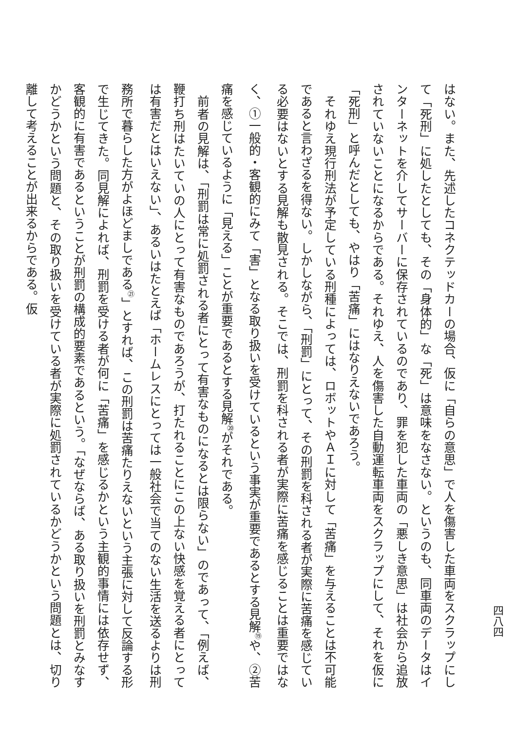四八四
はない。また、先述したコネクテッドカーの場合、仮に「自らの意思」で人を傷害した車両をスクラップにして「死刑」に処したとしても、その「身体的」な「死」は意味をなさない。というのも、同車両のデータはインターネットを介してサーバーに保存されているのであり、罪を犯した車両の「悪しき意思」は社会から追放されていないことになるからである。それゆえ、人を傷害した自動運転車両をスクラップにして、それを仮に「死刑」と呼んだとしても、やはり「苦痛」にはなりえないであろう。
　それゆえ現行刑法が予定している刑種によっては、ロボットやＡＩに対して「苦痛」を与えることは不可能であると言わざるを得ない。しかしながら、「刑罰」にとって、その刑罰を科される者が実際に苦痛を感じている必要はないとする見解も散見される。そこでは、刑罰を科される者が実際に苦痛を感じることは重要ではなく、①一般的・客観的にみて「害」となる取り扱いを受けているという事実が重要であるとする見解<sup>⑲</sup>や、②苦痛を感じているように「見える」ことが重要であるとする見解<sup>⑳</sup>がそれである。
　前者の見解は、「刑罰は常に処罰される者にとって有害なものになるとは限らない」のであって、「例えば、鞭打ち刑はたいていの人にとって有害なものであろうが、打たれることにこの上ない快感を覚える者にとっては有害だとはいえない」、あるいはたとえば「ホームレスにとっては一般社会で当てのない生活を送るよりは刑務所で暮らした方がよほどましである<sup>㉑</sup>」とすれば、この刑罰は苦痛たりえないという主張に対して反論する形で生じてきた。同見解によれば、刑罰を受ける者が何に「苦痛」を感じるかという主観的事情には依存せず、客観的に有害であるということが刑罰の構成的要素であるという。「なぜならば、ある取り扱いを刑罰とみなすかどうかという問題と、その取り扱いを受けている者が実際に処罰されているかどうかという問題とは、切り離して考えることが出来るからである。仮